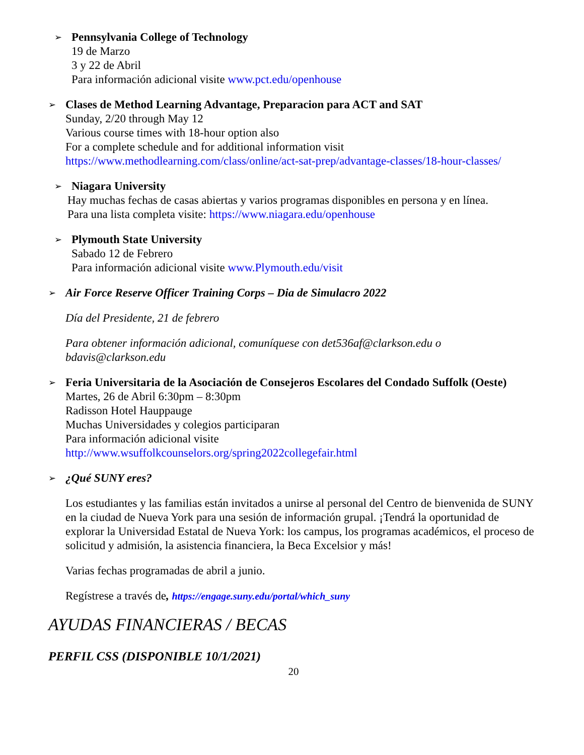➢
Pennsylvania College of Technology
19 de Marzo
3 y 22 de Abril
Para información adicional visite www.pct.edu/openhouse
➢
Clases de Method Learning Advantage, Preparacion para ACT and SAT
Sunday, 2/20 through May 12
Various course times with 18-hour option also
For a complete schedule and for additional information visit
https://www.methodlearning.com/class/online/act-sat-prep/advantage-classes/18-hour-classes/
➢
Niagara University
Hay muchas fechas de casas abiertas y varios programas disponibles en persona y en línea.
Para una lista completa visite: https://www.niagara.edu/openhouse
➢
Plymouth State University
Sabado 12 de Febrero
Para información adicional visite www.Plymouth.edu/visit
➢
Air Force Reserve Officer Training Corps – Dia de Simulacro 2022
Día del Presidente, 21 de febrero
Para obtener información adicional, comuníquese con det536af@clarkson.edu o bdavis@clarkson.edu
➢
Feria Universitaria de la Asociación de Consejeros Escolares del Condado Suffolk (Oeste)
Martes, 26 de Abril 6:30pm – 8:30pm
Radisson Hotel Hauppauge
Muchas Universidades y colegios participaran
Para información adicional visite
http://www.wsuffolkcounselors.org/spring2022collegefair.html
➢
¿Qué SUNY eres?
Los estudiantes y las familias están invitados a unirse al personal del Centro de bienvenida de SUNY en la ciudad de Nueva York para una sesión de información grupal. ¡Tendrá la oportunidad de explorar la Universidad Estatal de Nueva York: los campus, los programas académicos, el proceso de solicitud y admisión, la asistencia financiera, la Beca Excelsior y más!
Varias fechas programadas de abril a junio.
Regístrese a través de, https://engage.suny.edu/portal/which_suny
AYUDAS FINANCIERAS / BECAS
PERFIL CSS (DISPONIBLE 10/1/2021)
20